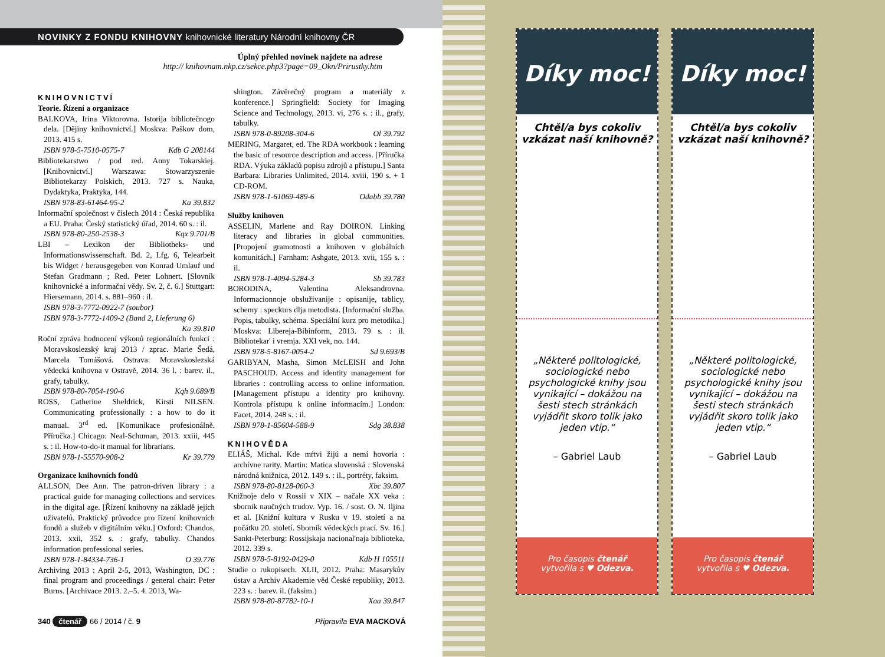NOVINKY Z FONDU KNIHOVNY knihovnické literatury Národní knihovny ČR
Úplný přehled novinek najdete na adrese
http:// knihovnam.nkp.cz/sekce.php3?page=09_Okn/Prirustky.htm
KNIHOVNICTVÍ
Teorie. Řízení a organizace
BALKOVA, Irina Viktorovna. Istorija bibliotečnogo dela. [Dějiny knihovnictví.] Moskva: Paškov dom, 2013. 415 s.
ISBN 978-5-7510-0575-7 Kdb G 208144
Bibliotekarstwo / pod red. Anny Tokarskiej. [Knihovnictví.] Warszawa: Stowarzyszenie Bibliotekarzy Polskich, 2013. 727 s. Nauka, Dydaktyka, Praktyka, 144.
ISBN 978-83-61464-95-2 Ka 39.832
Informační společnost v číslech 2014 : Česká republika a EU. Praha: Český statistický úřad, 2014. 60 s. : il.
ISBN 978-80-250-2538-3 Kqx 9.701/B
LBI – Lexikon der Bibliotheks- und Informationswissenschaft. Bd. 2, Lfg. 6, Telearbeit bis Widget / herausgegeben von Konrad Umlauf und Stefan Gradmann ; Red. Peter Lohnert. [Slovník knihovnické a informační vědy. Sv. 2, č. 6.] Stuttgart: Hiersemann, 2014. s. 881–960 : il.
ISBN 978-3-7772-0922-7 (soubor)
ISBN 978-3-7772-1409-2 (Band 2, Lieferung 6)
Ka 39.810
Roční zpráva hodnocení výkonů regionálních funkcí : Moravskoslezský kraj 2013 / zprac. Marie Šedá, Marcela Tomášová. Ostrava: Moravskoslezská vědecká knihovna v Ostravě, 2014. 36 l. : barev. il., grafy, tabulky.
ISBN 978-80-7054-190-6 Kqh 9.689/B
ROSS, Catherine Sheldrick, Kirsti NILSEN. Communicating professionally : a how to do it manual. 3<sup>rd</sup> ed. [Komunikace profesionálně. Příručka.] Chicago: Neal-Schuman, 2013. xxiii, 445 s. : il. How-to-do-it manual for librarians.
ISBN 978-1-55570-908-2 Kr 39.779
Organizace knihovních fondů
ALLSON, Dee Ann. The patron-driven library : a practical guide for managing collections and services in the digital age. [Řízení knihovny na základě jejích uživatelů. Praktický průvodce pro řízení knihovních fondů a služeb v digitálním věku.] Oxford: Chandos, 2013. xxii, 352 s. : grafy, tabulky. Chandos information professional series.
ISBN 978-1-84334-736-1 O 39.776
Archiving 2013 : April 2-5, 2013, Washington, DC : final program and proceedings / general chair: Peter Burns. [Archivace 2013. 2.–5. 4. 2013, Wa-
shington. Závěrečný program a materiály z konference.] Springfield: Society for Imaging Science and Technology, 2013. vi, 276 s. : il., grafy, tabulky.
ISBN 978-0-89208-304-6 Ol 39.792
MERING, Margaret, ed. The RDA workbook : learning the basic of resource description and access. [Příručka RDA. Výuka základů popisu zdrojů a přístupu.] Santa Barbara: Libraries Unlimited, 2014. xviii, 190 s. + 1 CD-ROM.
ISBN 978-1-61069-489-6 Odabb 39.780
Služby knihoven
ASSELIN, Marlene and Ray DOIRON. Linking literacy and libraries in global communities. [Propojení gramotnosti a knihoven v globálních komunitách.] Farnham: Ashgate, 2013. xvii, 155 s. : il.
ISBN 978-1-4094-5284-3 Sb 39.783
BORODINA, Valentina Aleksandrovna. Informacionnoje obsluživanije : opisanije, tablicy, schemy : speckurs dlja metodista. [Informační služba. Popis, tabulky, schéma. Speciální kurz pro metodika.] Moskva: Libereja-Bibinform, 2013. 79 s. : il. Bibliotekar' i vremja. XXI vek, no. 144.
ISBN 978-5-8167-0054-2 Sd 9.693/B
GARIBYAN, Masha, Simon McLEISH and John PASCHOUD. Access and identity management for libraries : controlling access to online information. [Management přístupu a identity pro knihovny. Kontrola přístupu k online informacím.] London: Facet, 2014. 248 s. : il.
ISBN 978-1-85604-588-9 Sdg 38.838
KNIHOVĚDA
ELIÁŠ, Michal. Kde mŕtvi žijú a nemí hovoria : archívne rarity. Martin: Matica slovenská : Slovenská národná knižnica, 2012. 149 s. : il., portréty, faksim.
ISBN 978-80-8128-060-3 Xbc 39.807
Knižnoje delo v Rossii v XIX – načale XX veka : sbornik naučných trudov. Vyp. 16. / sost. O. N. Iljina et al. [Knižní kultura v Rusku v 19. století a na počátku 20. století. Sborník vědeckých prací. Sv. 16.] Sankt-Peterburg: Rossijskaja nacional'naja biblioteka, 2012. 339 s.
ISBN 978-5-8192-0429-0 Kdb H 105511
Studie o rukopisech. XLII, 2012. Praha: Masarykův ústav a Archiv Akademie věd České republiky, 2013. 223 s. : barev. il. (faksim.)
ISBN 978-80-87782-10-1 Xaa 39.847
340 čtenář 66 / 2014 / č. 9 Připravila EVA MACKOVÁ
Díky moc!
Chtěl/a bys cokoliv vzkázat naší knihovně?
„Některé politologické, sociologické nebo psychologické knihy jsou vynikající – dokážou na šesti stech stránkách vyjádřit skoro tolik jako jeden vtip.“
– Gabriel Laub
Pro časopis čtenář
vytvořila s ♥ Odezva.
Díky moc!
Chtěl/a bys cokoliv vzkázat naší knihovně?
„Některé politologické, sociologické nebo psychologické knihy jsou vynikající – dokážou na šesti stech stránkách vyjádřit skoro tolik jako jeden vtip.“
– Gabriel Laub
Pro časopis čtenář
vytvořila s ♥ Odezva.